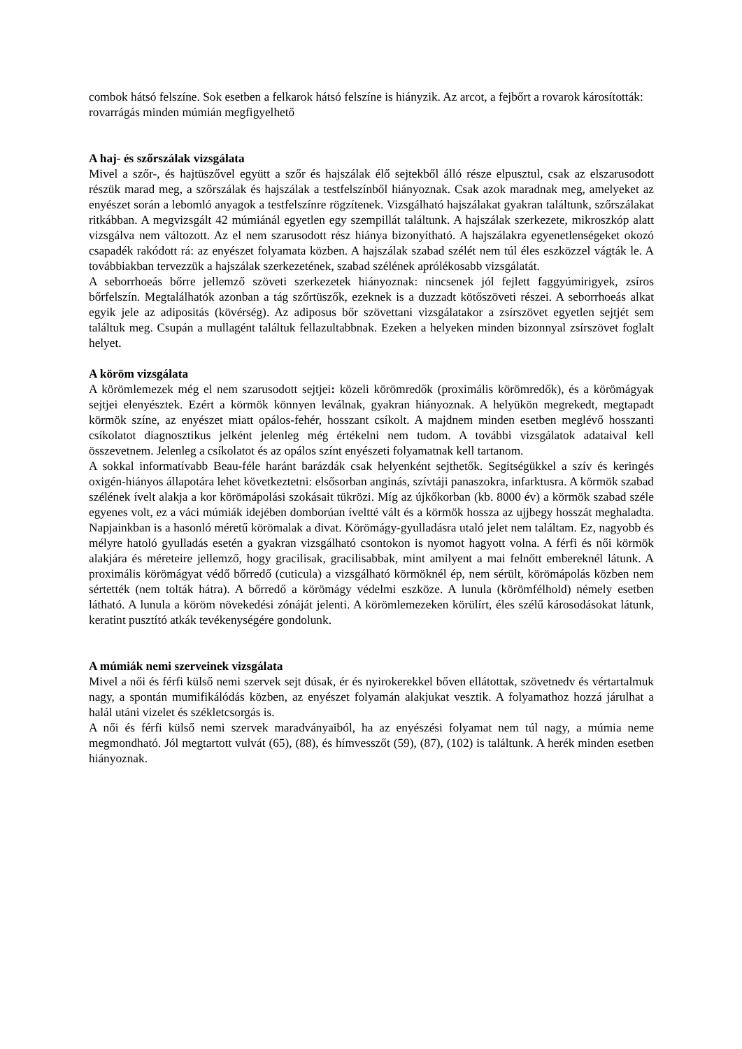combok hátsó felszíne. Sok esetben a felkarok hátsó felszíne is hiányzik. Az arcot, a fejbőrt a rovarok károsították: rovarrágás minden múmián megfigyelhető
A haj- és szőrszálak vizsgálata
Mivel a szőr-, és hajtüszővel együtt a szőr és hajszálak élő sejtekből álló része elpusztul, csak az elszarusodott részük marad meg, a szőrszálak és hajszálak a testfelszínből hiányoznak. Csak azok maradnak meg, amelyeket az enyészet során a lebomló anyagok a testfelszínre rögzítenek. Vizsgálható hajszálakat gyakran találtunk, szőrszálakat ritkábban. A megvizsgált 42 múmiánál egyetlen egy szempillát találtunk. A hajszálak szerkezete, mikroszkóp alatt vizsgálva nem változott. Az el nem szarusodott rész hiánya bizonyítható. A hajszálakra egyenetlenségeket okozó csapadék rakódott rá: az enyészet folyamata közben. A hajszálak szabad szélét nem túl éles eszközzel vágták le. A továbbiakban tervezzük a hajszálak szerkezetének, szabad szélének aprólékosabb vizsgálatát.
A seborrhoeás bőrre jellemző szöveti szerkezetek hiányoznak: nincsenek jól fejlett faggyúmirigyek, zsíros bőrfelszín. Megtalálhatók azonban a tág szőrtüszők, ezeknek is a duzzadt kötőszöveti részei. A seborrhoeás alkat egyik jele az adipositás (kövérség). Az adiposus bőr szövettani vizsgálatakor a zsírszövet egyetlen sejtjét sem találtuk meg. Csupán a mullagént találtuk fellazultabbnak. Ezeken a helyeken minden bizonnyal zsírszövet foglalt helyet.
A köröm vizsgálata
A körömlemezek még el nem szarusodott sejtjei: közeli körömredők (proximális körömredők), és a körömágyak sejtjei elenyésztek. Ezért a körmök könnyen leválnak, gyakran hiányoznak. A helyükön megrekedt, megtapadt körmök színe, az enyészet miatt opálos-fehér, hosszant csíkolt. A majdnem minden esetben meglévő hosszanti csíkolatot diagnosztikus jelként jelenleg még értékelni nem tudom. A további vizsgálatok adataival kell összevetnem. Jelenleg a csíkolatot és az opálos színt enyészeti folyamatnak kell tartanom.
A sokkal informatívabb Beau-féle haránt barázdák csak helyenként sejthetők. Segítségükkel a szív és keringés oxigén-hiányos állapotára lehet következtetni: elsősorban anginás, szívtáji panaszokra, infarktusra. A körmök szabad szélének ívelt alakja a kor körömápolási szokásait tükrözi. Míg az újkőkorban (kb. 8000 év) a körmök szabad széle egyenes volt, ez a váci múmiák idejében domborúan íveltté vált és a körmök hossza az ujjbegy hosszát meghaladta. Napjainkban is a hasonló méretű körömalak a divat. Körömágy-gyulladásra utaló jelet nem találtam. Ez, nagyobb és mélyre hatoló gyulladás esetén a gyakran vizsgálható csontokon is nyomot hagyott volna. A férfi és női körmök alakjára és méreteire jellemző, hogy gracilisak, gracilisabbak, mint amilyent a mai felnőtt embereknél látunk. A proximális körömágyat védő bőrredő (cuticula) a vizsgálható körmöknél ép, nem sérült, körömápolás közben nem sértették (nem tolták hátra). A bőrredő a körömágy védelmi eszköze. A lunula (körömfélhold) némely esetben látható. A lunula a köröm növekedési zónáját jelenti. A körömlemezeken körülírt, éles szélű károsodásokat látunk, keratint pusztító atkák tevékenységére gondolunk.
A múmiák nemi szerveinek vizsgálata
Mivel a női és férfi külső nemi szervek sejt dúsak, ér és nyirokerekkel bőven ellátottak, szövetnedv és vértartalmuk nagy, a spontán mumifikálódás közben, az enyészet folyamán alakjukat vesztik. A folyamathoz hozzá járulhat a halál utáni vizelet és székletcsorgás is.
A női és férfi külső nemi szervek maradványaiból, ha az enyészési folyamat nem túl nagy, a múmia neme megmondható. Jól megtartott vulvát (65), (88), és hímvesszőt (59), (87), (102) is találtunk. A herék minden esetben hiányoznak.